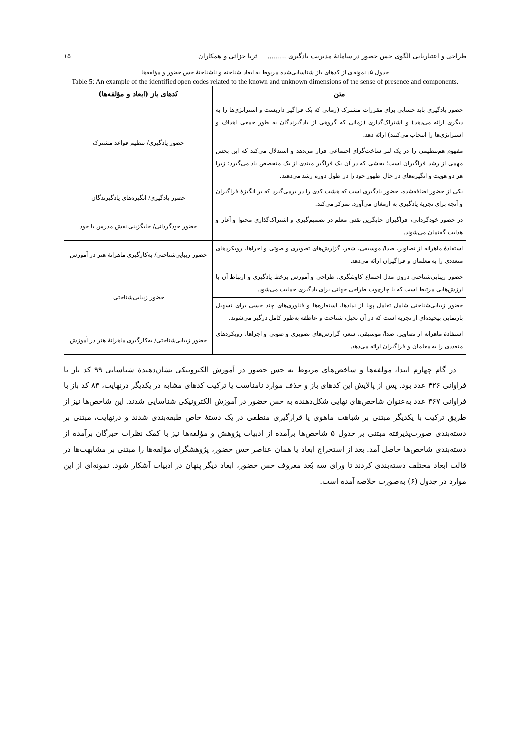طراحی و اعتباریابی الگوی حس حضور در سامانهٔ مدیریت یادگیری ......... ثریا خزائی و همکاران ۱۵
جدول ۵: نمونه‌ای از کدهای باز شناسایی‌شده مربوط به ابعاد شناخته و ناشناختهٔ حس حضور و مؤلفه‌ها
Table 5: An example of the identified open codes related to the known and unknown dimensions of the sense of presence and components.
| متن | کدهای باز (ابعاد و مؤلفه‌ها) |
| --- | --- |
| حضور یادگیری باید حسابی برای مقررات مشترک (زمانی که یک فراگیر داربست و استراتژی‌ها را به دیگری ارائه می‌دهد) و اشتراک‌گذاری (زمانی که گروهی از یادگیرندگان به طور جمعی اهداف و استراتژی‌ها را انتخاب می‌کنند) ارائه دهد. | حضور یادگیری/ تنظیم قواعد مشترک |
| مفهوم هم‌تنظیمی را در یک لنز ساخت‌گرای اجتماعی قرار می‌دهد و استدلال می‌کند که این بخش مهمی از رشد فراگیران است؛ بخشی که در آن یک فراگیر مبتدی از یک متخصص یاد می‌گیرد؛ زیرا هر دو هویت و انگیزه‌های در حال ظهور خود را در طول دوره رشد می‌دهند. | |
| یکی از حضور اضافه‌شده، حضور یادگیری است که هشت کدی را در برمی‌گیرد که بر انگیزهٔ فراگیران و آنچه برای تجربهٔ یادگیری به ارمغان می‌آورد، تمرکز می‌کند. | حضور یادگیری/ انگیزه‌های یادگیرندگان |
| در حضور خودگردانی، فراگیران جایگزین نقش معلم در تصمیم‌گیری و اشتراک‌گذاری محتوا و آغاز و هدایت گفتمان می‌شوند. | حضور خودگردانی/ جایگزینی نقش مدرس با خود |
| استفادهٔ ماهرانه از تصاویر، صدا/ موسیقی، شعر، گزارش‌های تصویری و صوتی و اجراها، رویکردهای متعددی را به معلمان و فراگیران ارائه می‌دهد. | حضور زیبایی‌شناختی/ به‌کارگیری ماهرانهٔ هنر در آموزش |
| حضور زیبایی‌شناختی درون مدل اجتماع کاوشگری، طراحی و آموزش برخط یادگیری و ارتباط آن با ارزش‌هایی مرتبط است که با چارچوب طراحی جهانی برای یادگیری حمایت می‌شود. | حضور زیبایی‌شناختی |
| حضور زیبایی‌شناختی شامل تعامل پویا از نمادها، استعاره‌ها و فناوری‌های چند حسی برای تسهیل بازنمایی پیچیده‌ای از تجربه است که در آن تخیل، شناخت و عاطفه به‌طور کامل درگیر می‌شوند. | |
| استفادهٔ ماهرانه از تصاویر، صدا/ موسیقی، شعر، گزارش‌های تصویری و صوتی و اجراها، رویکردهای متعددی را به معلمان و فراگیران ارائه می‌دهد. | حضور زیبایی‌شناختی/ به‌کارگیری ماهرانهٔ هنر در آموزش |
در گام چهارم ابتدا، مؤلفه‌ها و شاخص‌های مربوط به حس حضور در آموزش الکترونیکی نشان‌دهندهٔ شناسایی ۹۹ کد باز با فراوانی ۴۲۶ عدد بود. پس از پالایش این کدهای باز و حذف موارد نامناسب یا ترکیب کدهای مشابه در یکدیگر درنهایت، ۸۳ کد باز با فراوانی ۳۶۷ عدد به‌عنوان شاخص‌های نهایی شکل‌دهنده به حس حضور در آموزش الکترونیکی شناسایی شدند. این شاخص‌ها نیز از طریق ترکیب با یکدیگر مبتنی بر شباهت ماهوی یا قرارگیری منطقی در یک دستهٔ خاص طبقه‌بندی شدند و درنهایت، مبتنی بر دسته‌بندی صورت‌پذیرفته مبتنی بر جدول ۵ شاخص‌ها برآمده از ادبیات پژوهش و مؤلفه‌ها نیز با کمک نظرات خبرگان برآمده از دسته‌بندی شاخص‌ها حاصل آمد. بعد از استخراج ابعاد یا همان عناصر حس حضور، پژوهشگران مؤلفه‌ها را مبتنی بر مشابهت‌ها در قالب ابعاد مختلف دسته‌بندی کردند تا ورای سه بُعد معروف حس حضور، ابعاد دیگر پنهان در ادبیات آشکار شود. نمونه‌ای از این موارد در جدول (۶) به‌صورت خلاصه آمده است.